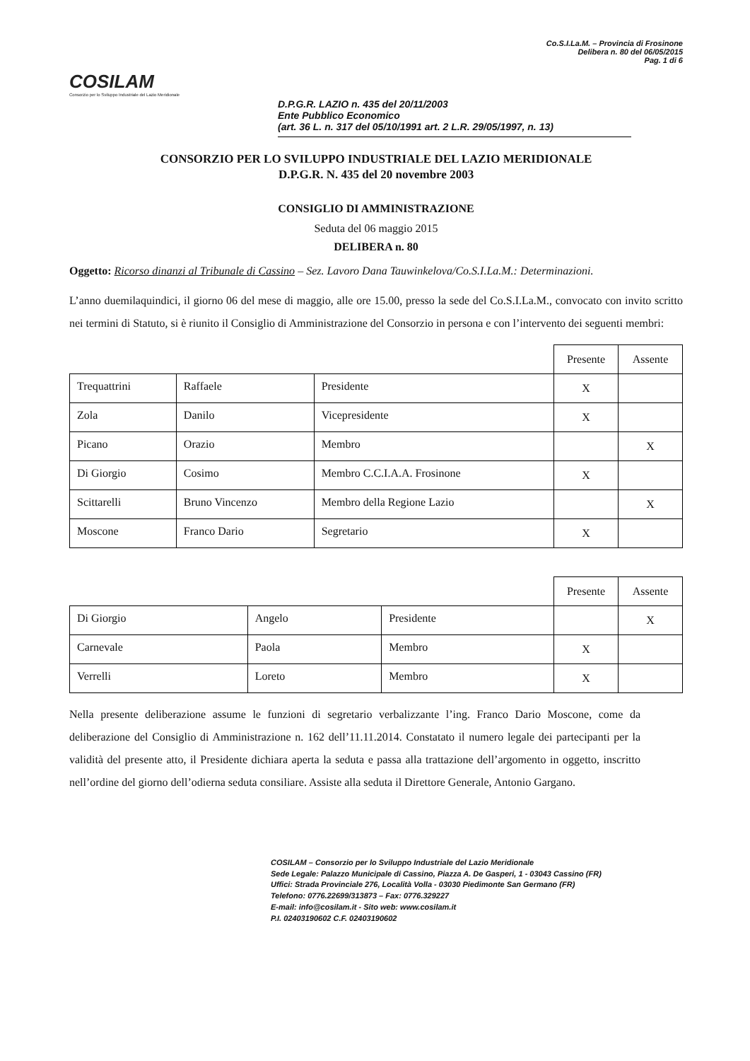COSILAM
Consorzio per lo Sviluppo Industriale del Lazio Meridionale
Co.S.I.La.M. – Provincia di Frosinone
Delibera n. 80 del 06/05/2015
Pag. 1 di 6
D.P.G.R. LAZIO n. 435 del 20/11/2003
Ente Pubblico Economico
(art. 36 L. n. 317 del 05/10/1991 art. 2 L.R. 29/05/1997, n. 13)
CONSORZIO PER LO SVILUPPO INDUSTRIALE DEL LAZIO MERIDIONALE
D.P.G.R. N. 435 del 20 novembre 2003
CONSIGLIO DI AMMINISTRAZIONE
Seduta del 06 maggio 2015
DELIBERA n. 80
Oggetto: Ricorso dinanzi al Tribunale di Cassino – Sez. Lavoro Dana Tauwinkelova/Co.S.I.La.M.: Determinazioni.
L’anno duemilaquindici, il giorno 06 del mese di maggio, alle ore 15.00, presso la sede del Co.S.I.La.M., convocato con invito scritto nei termini di Statuto, si è riunito il Consiglio di Amministrazione del Consorzio in persona e con l’intervento dei seguenti membri:
| | | | Presente | Assente |
| --- | --- | --- | --- | --- |
| Trequattrini | Raffaele | Presidente | X | |
| Zola | Danilo | Vicepresidente | X | |
| Picano | Orazio | Membro | | X |
| Di Giorgio | Cosimo | Membro C.C.I.A.A. Frosinone | X | |
| Scittarelli | Bruno Vincenzo | Membro della Regione Lazio | | X |
| Moscone | Franco Dario | Segretario | X | |
| | | | Presente | Assente |
| --- | --- | --- | --- | --- |
| Di Giorgio | Angelo | Presidente | | X |
| Carnevale | Paola | Membro | X | |
| Verrelli | Loreto | Membro | X | |
Nella presente deliberazione assume le funzioni di segretario verbalizzante l’ing. Franco Dario Moscone, come da deliberazione del Consiglio di Amministrazione n. 162 dell’11.11.2014. Constatato il numero legale dei partecipanti per la validità del presente atto, il Presidente dichiara aperta la seduta e passa alla trattazione dell’argomento in oggetto, inscritto nell’ordine del giorno dell’odierna seduta consiliare. Assiste alla seduta il Direttore Generale, Antonio Gargano.
COSILAM – Consorzio per lo Sviluppo Industriale del Lazio Meridionale
Sede Legale: Palazzo Municipale di Cassino, Piazza A. De Gasperi, 1 - 03043 Cassino (FR)
Uffici: Strada Provinciale 276, Località Volla - 03030 Piedimonte San Germano (FR)
Telefono: 0776.22699/313873 – Fax: 0776.329227
E-mail: info@cosilam.it - Sito web: www.cosilam.it
P.I. 02403190602 C.F. 02403190602